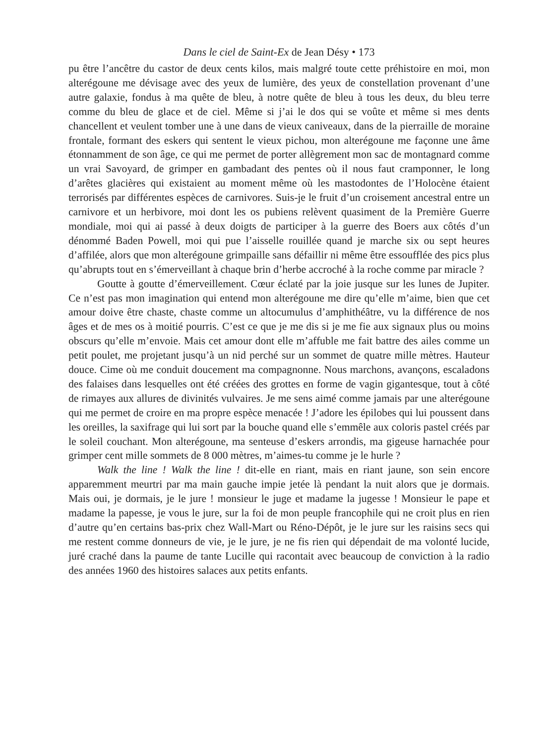Dans le ciel de Saint-Ex de Jean Désy • 173
pu être l’ancêtre du castor de deux cents kilos, mais malgré toute cette préhistoire en moi, mon alterégoune me dévisage avec des yeux de lumière, des yeux de constellation provenant d’une autre galaxie, fondus à ma quête de bleu, à notre quête de bleu à tous les deux, du bleu terre comme du bleu de glace et de ciel. Même si j’ai le dos qui se voûte et même si mes dents chancellent et veulent tomber une à une dans de vieux caniveaux, dans de la pierraille de moraine frontale, formant des eskers qui sentent le vieux pichou, mon alterégoune me façonne une âme étonnamment de son âge, ce qui me permet de porter allègrement mon sac de montagnard comme un vrai Savoyard, de grimper en gambadant des pentes où il nous faut cramponner, le long d’arêtes glacières qui existaient au moment même où les mastodontes de l’Holocène étaient terrorisés par différentes espèces de carnivores. Suis-je le fruit d’un croisement ancestral entre un carnivore et un herbivore, moi dont les os pubiens relèvent quasiment de la Première Guerre mondiale, moi qui ai passé à deux doigts de participer à la guerre des Boers aux côtés d’un dénommé Baden Powell, moi qui pue l’aisselle rouillée quand je marche six ou sept heures d’affilée, alors que mon alterégoune grimpaille sans défaillir ni même être essoufflée des pics plus qu’abrupts tout en s’émerveillant à chaque brin d’herbe accroché à la roche comme par miracle ?
Goutte à goutte d’émerveillement. Cœur éclaté par la joie jusque sur les lunes de Jupiter. Ce n’est pas mon imagination qui entend mon alterégoune me dire qu’elle m’aime, bien que cet amour doive être chaste, chaste comme un altocumulus d’amphithéâtre, vu la différence de nos âges et de mes os à moitié pourris. C’est ce que je me dis si je me fie aux signaux plus ou moins obscurs qu’elle m’envoie. Mais cet amour dont elle m’affuble me fait battre des ailes comme un petit poulet, me projetant jusqu’à un nid perché sur un sommet de quatre mille mètres. Hauteur douce. Cime où me conduit doucement ma compagnonne. Nous marchons, avançons, escaladons des falaises dans lesquelles ont été créées des grottes en forme de vagin gigantesque, tout à côté de rimayes aux allures de divinités vulvaires. Je me sens aimé comme jamais par une alterégoune qui me permet de croire en ma propre espèce menacée ! J’adore les épilobes qui lui poussent dans les oreilles, la saxifrage qui lui sort par la bouche quand elle s’emmêle aux coloris pastel créés par le soleil couchant. Mon alterégoune, ma senteuse d’eskers arrondis, ma gigeuse harnachée pour grimper cent mille sommets de 8 000 mètres, m’aimes-tu comme je le hurle ?
Walk the line ! Walk the line ! dit-elle en riant, mais en riant jaune, son sein encore apparemment meurtri par ma main gauche impie jetée là pendant la nuit alors que je dormais. Mais oui, je dormais, je le jure ! monsieur le juge et madame la jugesse ! Monsieur le pape et madame la papesse, je vous le jure, sur la foi de mon peuple francophile qui ne croit plus en rien d’autre qu’en certains bas-prix chez Wall-Mart ou Réno-Dépôt, je le jure sur les raisins secs qui me restent comme donneurs de vie, je le jure, je ne fis rien qui dépendait de ma volonté lucide, juré craché dans la paume de tante Lucille qui racontait avec beaucoup de conviction à la radio des années 1960 des histoires salaces aux petits enfants.